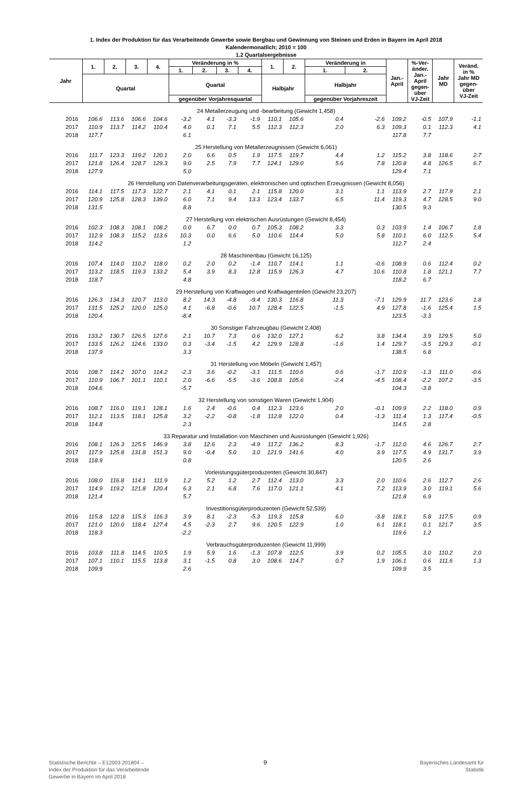1. Index der Produktion für das Verarbeitende Gewerbe sowie Bergbau und Gewinnung von Steinen und Erden in Bayern im April 2018
Kalendermonatlich; 2010 = 100
1.2 Quartalsergebnisse
| Jahr | 1. | 2. | 3. | 4. | Veränderung in % | | | | 1. | 2. | Veränderung in | | Jan.- April | %-Ver- änder. Jan.- April gegen- über VJ-Zeit | Jahr MD | Veränd. in % Jahr MD gegen- über VJ-Zeit |
| --- | --- | --- | --- | --- | --- | --- | --- | --- | --- | --- | --- | --- | --- | --- | --- | --- |
| | | | | | 1. | 2. | 3. | 4. | | | 1. | 2. | | | | |
| | Quartal | | | | Quartal | | | | Halbjahr | | Halbjahr | | | | | |
| | | | | | gegenüber Vorjahresquartal | | | | | | gegenüber Vorjahreszeit | | | | | |
| 24 Metallerzeugung und -bearbeitung (Gewicht 1,458) | | | | | | | | | | | | | | | | |
| 2016 | 106.6 | 113.6 | 106.6 | 104.6 | -3.2 | 4.1 | -3.3 | -1.9 | 110.1 | 105.6 | 0.4 | -2.6 | 109.2 | -0.5 | 107.9 | -1.1 |
| 2017 | 110.9 | 113.7 | 114.2 | 110.4 | 4.0 | 0.1 | 7.1 | 5.5 | 112.3 | 112.3 | 2.0 | 6.3 | 109.3 | 0.1 | 112.3 | 4.1 |
| 2018 | 117.7 | | | | 6.1 | | | | | | | | 117.8 | 7.7 | | |
| 25 Herstellung von Metallerzeugnissen (Gewicht 6,061) | | | | | | | | | | | | | | | | |
| 2016 | 111.7 | 123.3 | 119.2 | 120.1 | 2.0 | 6.6 | 0.5 | 1.9 | 117.5 | 119.7 | 4.4 | 1.2 | 115.2 | 3.8 | 118.6 | 2.7 |
| 2017 | 121.8 | 126.4 | 128.7 | 129.3 | 9.0 | 2.5 | 7.9 | 7.7 | 124.1 | 129.0 | 5.6 | 7.8 | 120.8 | 4.8 | 126.5 | 6.7 |
| 2018 | 127.9 | | | | 5.0 | | | | | | | | 129.4 | 7.1 | | |
| 26 Herstellung von Datenverarbeitungsgeräten, elektronischen und optischen Erzeugnissen (Gewicht 8,056) | | | | | | | | | | | | | | | | |
| 2016 | 114.1 | 117.5 | 117.3 | 122.7 | 2.1 | 4.1 | 0.1 | 2.1 | 115.8 | 120.0 | 3.1 | 1.1 | 113.9 | 2.7 | 117.9 | 2.1 |
| 2017 | 120.9 | 125.8 | 128.3 | 139.0 | 6.0 | 7.1 | 9.4 | 13.3 | 123.4 | 133.7 | 6.5 | 11.4 | 119.3 | 4.7 | 128.5 | 9.0 |
| 2018 | 131.5 | | | | 8.8 | | | | | | | | 130.5 | 9.3 | | |
| 27 Herstellung von elektrischen Ausrüstungen (Gewicht 8,454) | | | | | | | | | | | | | | | | |
| 2016 | 102.3 | 108.3 | 108.1 | 108.2 | 0.0 | 6.7 | 0.0 | 0.7 | 105.3 | 108.2 | 3.3 | 0.3 | 103.9 | 1.4 | 106.7 | 1.8 |
| 2017 | 112.9 | 108.3 | 115.2 | 113.6 | 10.3 | 0.0 | 6.6 | 5.0 | 110.6 | 114.4 | 5.0 | 5.8 | 110.1 | 6.0 | 112.5 | 5.4 |
| 2018 | 114.2 | | | | 1.2 | | | | | | | | 112.7 | 2.4 | | |
| 28 Maschinenbau (Gewicht 16,125) | | | | | | | | | | | | | | | | |
| 2016 | 107.4 | 114.0 | 110.2 | 118.0 | 0.2 | 2.0 | 0.2 | -1.4 | 110.7 | 114.1 | 1.1 | -0.6 | 108.9 | 0.6 | 112.4 | 0.2 |
| 2017 | 113.2 | 118.5 | 119.3 | 133.2 | 5.4 | 3.9 | 8.3 | 12.8 | 115.9 | 126.3 | 4.7 | 10.6 | 110.8 | 1.8 | 121.1 | 7.7 |
| 2018 | 118.7 | | | | 4.8 | | | | | | | | 118.2 | 6.7 | | |
| 29 Herstellung von Kraftwagen und Kraftwagenteilen (Gewicht 23,207) | | | | | | | | | | | | | | | | |
| 2016 | 126.3 | 134.3 | 120.7 | 113.0 | 8.2 | 14.3 | -4.8 | -9.4 | 130.3 | 116.8 | 11.3 | -7.1 | 129.9 | 11.7 | 123.6 | 1.8 |
| 2017 | 131.5 | 125.2 | 120.0 | 125.0 | 4.1 | -6.8 | -0.6 | 10.7 | 128.4 | 122.5 | -1.5 | 4.9 | 127.8 | -1.6 | 125.4 | 1.5 |
| 2018 | 120.4 | | | | -8.4 | | | | | | | | 123.5 | -3.3 | | |
| 30 Sonstiger Fahrzeugbau (Gewicht 2,408) | | | | | | | | | | | | | | | | |
| 2016 | 133.2 | 130.7 | 126.5 | 127.6 | 2.1 | 10.7 | 7.3 | 0.6 | 132.0 | 127.1 | 6.2 | 3.8 | 134.4 | 3.9 | 129.5 | 5.0 |
| 2017 | 133.5 | 126.2 | 124.6 | 133.0 | 0.3 | -3.4 | -1.5 | 4.2 | 129.9 | 128.8 | -1.6 | 1.4 | 129.7 | -3.5 | 129.3 | -0.1 |
| 2018 | 137.9 | | | | 3.3 | | | | | | | | 138.5 | 6.8 | | |
| 31 Herstellung von Möbeln (Gewicht 1,457) | | | | | | | | | | | | | | | | |
| 2016 | 108.7 | 114.2 | 107.0 | 114.2 | -2.3 | 3.6 | -0.2 | -3.1 | 111.5 | 110.6 | 0.6 | -1.7 | 110.9 | -1.3 | 111.0 | -0.6 |
| 2017 | 110.9 | 106.7 | 101.1 | 110.1 | 2.0 | -6.6 | -5.5 | -3.6 | 108.8 | 105.6 | -2.4 | -4.5 | 108.4 | -2.2 | 107.2 | -3.5 |
| 2018 | 104.6 | | | | -5.7 | | | | | | | | 104.3 | -3.8 | | |
| 32 Herstellung von sonstigen Waren (Gewicht 1,904) | | | | | | | | | | | | | | | | |
| 2016 | 108.7 | 116.0 | 119.1 | 128.1 | 1.6 | 2.4 | -0.6 | 0.4 | 112.3 | 123.6 | 2.0 | -0.1 | 109.9 | 2.2 | 118.0 | 0.9 |
| 2017 | 112.1 | 113.5 | 118.1 | 125.8 | 3.2 | -2.2 | -0.8 | -1.8 | 112.8 | 122.0 | 0.4 | -1.3 | 111.4 | 1.3 | 117.4 | -0.5 |
| 2018 | 114.8 | | | | 2.3 | | | | | | | | 114.5 | 2.8 | | |
| 33 Reparatur und Installation von Maschinen und Ausrüstungen (Gewicht 1,926) | | | | | | | | | | | | | | | | |
| 2016 | 108.1 | 126.3 | 125.5 | 146.9 | 3.8 | 12.6 | 2.3 | -4.9 | 117.2 | 136.2 | 8.3 | -1.7 | 112.0 | 4.6 | 126.7 | 2.7 |
| 2017 | 117.9 | 125.8 | 131.8 | 151.3 | 9.0 | -0.4 | 5.0 | 3.0 | 121.9 | 141.6 | 4.0 | 3.9 | 117.5 | 4.9 | 131.7 | 3.9 |
| 2018 | 118.9 | | | | 0.8 | | | | | | | | 120.5 | 2.6 | | |
| Vorleistungsgüterproduzenten (Gewicht 30,847) | | | | | | | | | | | | | | | | |
| 2016 | 108.0 | 116.8 | 114.1 | 111.9 | 1.2 | 5.2 | 1.2 | 2.7 | 112.4 | 113.0 | 3.3 | 2.0 | 110.6 | 2.6 | 112.7 | 2.6 |
| 2017 | 114.9 | 119.2 | 121.8 | 120.4 | 6.3 | 2.1 | 6.8 | 7.6 | 117.0 | 121.1 | 4.1 | 7.2 | 113.9 | 3.0 | 119.1 | 5.6 |
| 2018 | 121.4 | | | | 5.7 | | | | | | | | 121.8 | 6.9 | | |
| Investitionsgüterproduzenten (Gewicht 52,539) | | | | | | | | | | | | | | | | |
| 2016 | 115.8 | 122.8 | 115.3 | 116.3 | 3.9 | 8.1 | -2.3 | -5.3 | 119.3 | 115.8 | 6.0 | -3.8 | 118.1 | 5.8 | 117.5 | 0.9 |
| 2017 | 121.0 | 120.0 | 118.4 | 127.4 | 4.5 | -2.3 | 2.7 | 9.6 | 120.5 | 122.9 | 1.0 | 6.1 | 118.1 | 0.1 | 121.7 | 3.5 |
| 2018 | 118.3 | | | | -2.2 | | | | | | | | 119.6 | 1.2 | | |
| Verbrauchsgüterproduzenten (Gewicht 11,999) | | | | | | | | | | | | | | | | |
| 2016 | 103.8 | 111.8 | 114.5 | 110.5 | 1.9 | 5.9 | 1.6 | -1.3 | 107.8 | 112.5 | 3.9 | 0.2 | 105.5 | 3.0 | 110.2 | 2.0 |
| 2017 | 107.1 | 110.1 | 115.5 | 113.8 | 3.1 | -1.5 | 0.8 | 3.0 | 108.6 | 114.7 | 0.7 | 1.9 | 106.1 | 0.6 | 111.6 | 1.3 |
| 2018 | 109.9 | | | | 2.6 | | | | | | | | 109.9 | 3.5 | | |
Statistische Berichte – E12003 201804 –
Index der Produktion für das Verarbeitende
Gewerbe in Bayern im April 2018
9
Bayerisches Landesamt für
Statistik